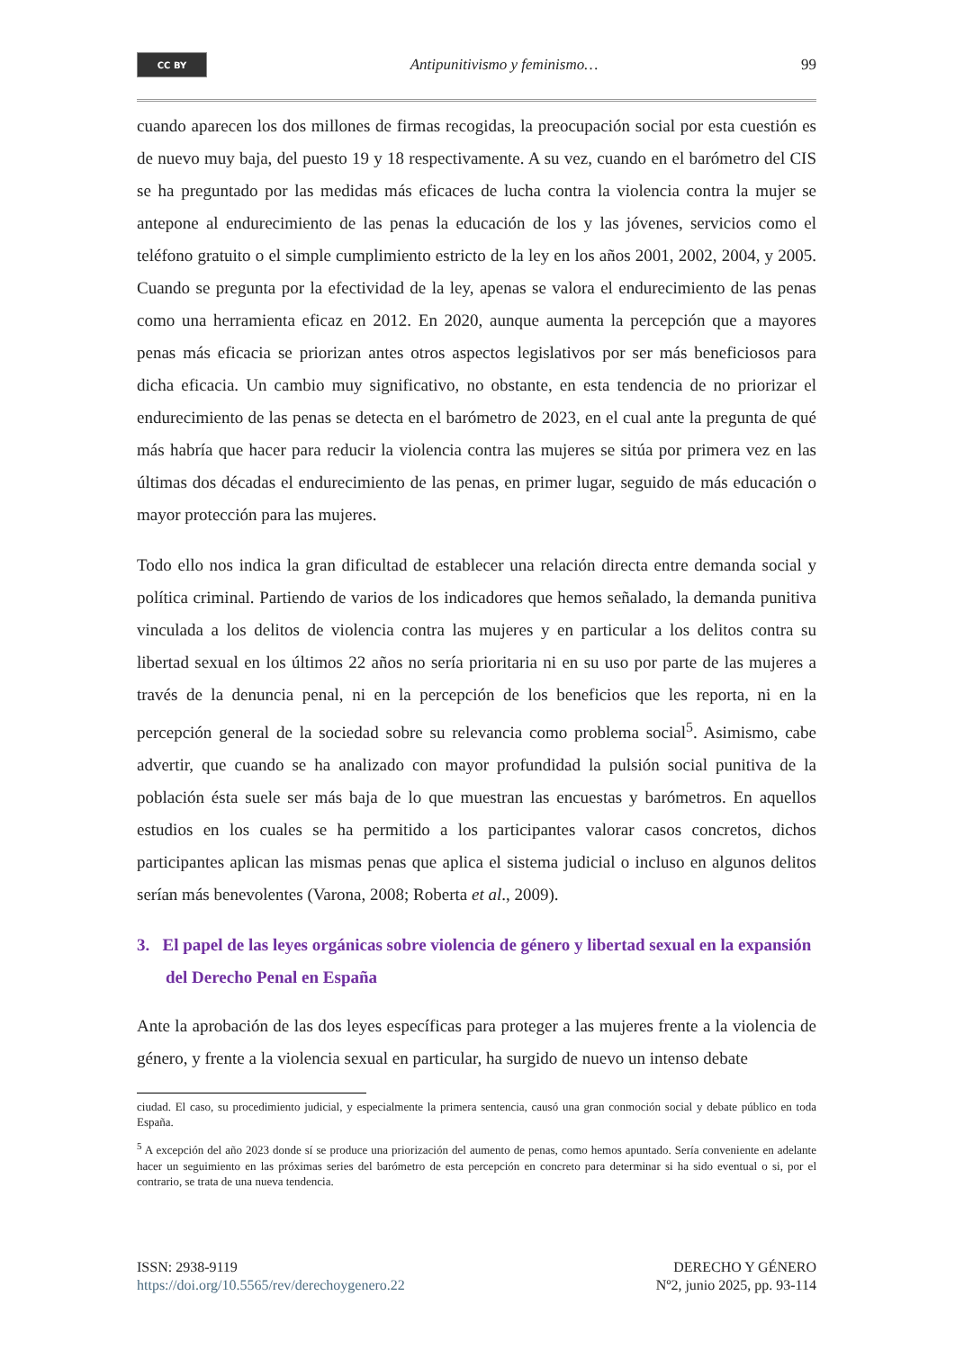CC BY
Antipunitivismo y feminismo… 99
cuando aparecen los dos millones de firmas recogidas, la preocupación social por esta cuestión es de nuevo muy baja, del puesto 19 y 18 respectivamente. A su vez, cuando en el barómetro del CIS se ha preguntado por las medidas más eficaces de lucha contra la violencia contra la mujer se antepone al endurecimiento de las penas la educación de los y las jóvenes, servicios como el teléfono gratuito o el simple cumplimiento estricto de la ley en los años 2001, 2002, 2004, y 2005. Cuando se pregunta por la efectividad de la ley, apenas se valora el endurecimiento de las penas como una herramienta eficaz en 2012. En 2020, aunque aumenta la percepción que a mayores penas más eficacia se priorizan antes otros aspectos legislativos por ser más beneficiosos para dicha eficacia. Un cambio muy significativo, no obstante, en esta tendencia de no priorizar el endurecimiento de las penas se detecta en el barómetro de 2023, en el cual ante la pregunta de qué más habría que hacer para reducir la violencia contra las mujeres se sitúa por primera vez en las últimas dos décadas el endurecimiento de las penas, en primer lugar, seguido de más educación o mayor protección para las mujeres.
Todo ello nos indica la gran dificultad de establecer una relación directa entre demanda social y política criminal. Partiendo de varios de los indicadores que hemos señalado, la demanda punitiva vinculada a los delitos de violencia contra las mujeres y en particular a los delitos contra su libertad sexual en los últimos 22 años no sería prioritaria ni en su uso por parte de las mujeres a través de la denuncia penal, ni en la percepción de los beneficios que les reporta, ni en la percepción general de la sociedad sobre su relevancia como problema social<sup>5</sup>. Asimismo, cabe advertir, que cuando se ha analizado con mayor profundidad la pulsión social punitiva de la población ésta suele ser más baja de lo que muestran las encuestas y barómetros. En aquellos estudios en los cuales se ha permitido a los participantes valorar casos concretos, dichos participantes aplican las mismas penas que aplica el sistema judicial o incluso en algunos delitos serían más benevolentes (Varona, 2008; Roberta et al., 2009).
3. El papel de las leyes orgánicas sobre violencia de género y libertad sexual en la expansión del Derecho Penal en España
Ante la aprobación de las dos leyes específicas para proteger a las mujeres frente a la violencia de género, y frente a la violencia sexual en particular, ha surgido de nuevo un intenso debate
ciudad. El caso, su procedimiento judicial, y especialmente la primera sentencia, causó una gran conmoción social y debate público en toda España.
<sup>5</sup> A excepción del año 2023 donde sí se produce una priorización del aumento de penas, como hemos apuntado. Sería conveniente en adelante hacer un seguimiento en las próximas series del barómetro de esta percepción en concreto para determinar si ha sido eventual o si, por el contrario, se trata de una nueva tendencia.
ISSN: 2938-9119
https://doi.org/10.5565/rev/derechoygenero.22
DERECHO Y GÉNERO
Nº2, junio 2025, pp. 93-114